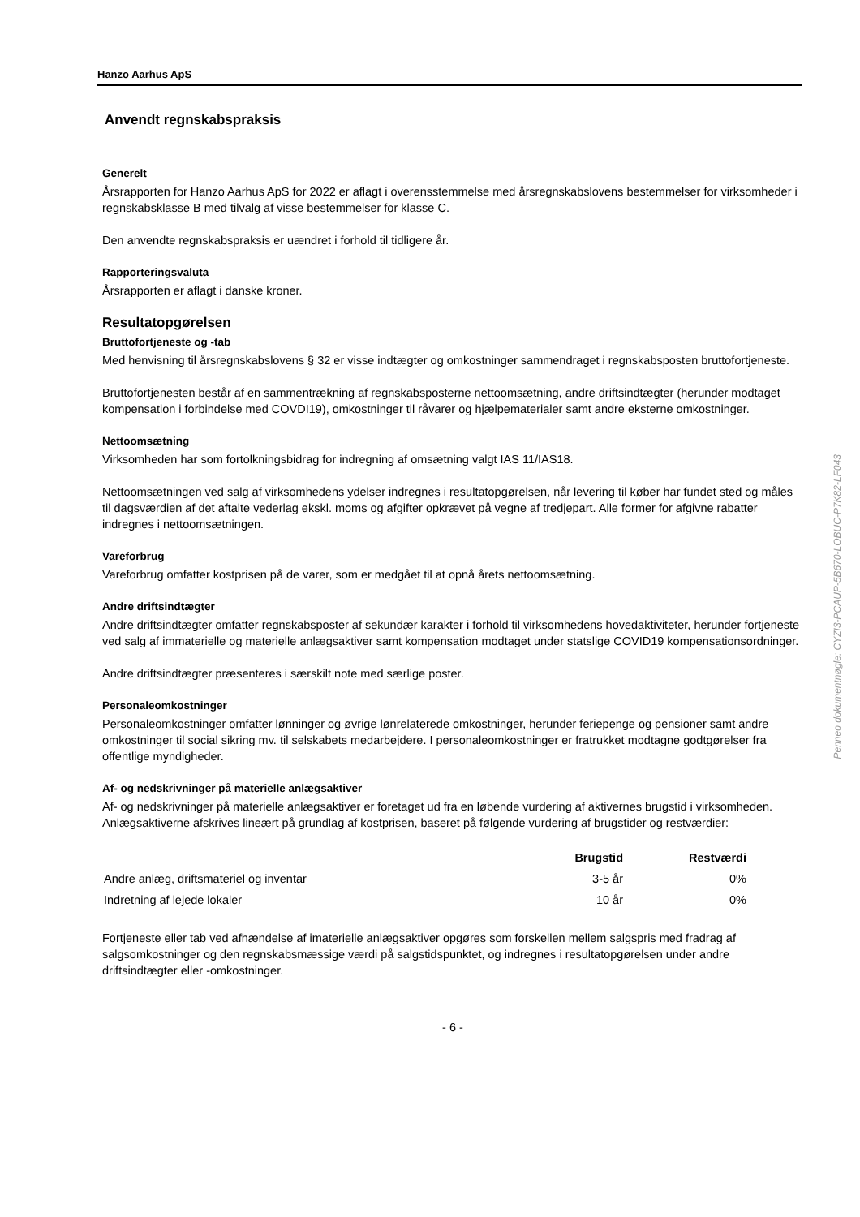Hanzo Aarhus ApS
Anvendt regnskabspraksis
Generelt
Årsrapporten for Hanzo Aarhus ApS for 2022 er aflagt i overensstemmelse med årsregnskabslovens bestemmelser for virksomheder i regnskabsklasse B med tilvalg af visse bestemmelser for klasse C.
Den anvendte regnskabspraksis er uændret i forhold til tidligere år.
Rapporteringsvaluta
Årsrapporten er aflagt i danske kroner.
Resultatopgørelsen
Bruttofortjeneste og -tab
Med henvisning til årsregnskabslovens § 32 er visse indtægter og omkostninger sammendraget i regnskabsposten bruttofortjeneste.
Bruttofortjenesten består af en sammentrækning af regnskabsposterne nettoomsætning, andre driftsindtægter (herunder modtaget kompensation i forbindelse med COVDI19), omkostninger til råvarer og hjælpematerialer samt andre eksterne omkostninger.
Nettoomsætning
Virksomheden har som fortolkningsbidrag for indregning af omsætning valgt IAS 11/IAS18.
Nettoomsætningen ved salg af virksomhedens ydelser indregnes i resultatopgørelsen, når levering til køber har fundet sted og måles til dagsværdien af det aftalte vederlag ekskl. moms og afgifter opkrævet på vegne af tredjepart. Alle former for afgivne rabatter indregnes i nettoomsætningen.
Vareforbrug
Vareforbrug omfatter kostprisen på de varer, som er medgået til at opnå årets nettoomsætning.
Andre driftsindtægter
Andre driftsindtægter omfatter regnskabsposter af sekundær karakter i forhold til virksomhedens hovedaktiviteter, herunder fortjeneste ved salg af immaterielle og materielle anlægsaktiver samt kompensation modtaget under statslige COVID19 kompensationsordninger.
Andre driftsindtægter præsenteres i særskilt note med særlige poster.
Personaleomkostninger
Personaleomkostninger omfatter lønninger og øvrige lønrelaterede omkostninger, herunder feriepenge og pensioner samt andre omkostninger til social sikring mv. til selskabets medarbejdere. I personaleomkostninger er fratrukket modtagne godtgørelser fra offentlige myndigheder.
Af- og nedskrivninger på materielle anlægsaktiver
Af- og nedskrivninger på materielle anlægsaktiver er foretaget ud fra en løbende vurdering af aktivernes brugstid i virksomheden. Anlægsaktiverne afskrives lineært på grundlag af kostprisen, baseret på følgende vurdering af brugstider og restværdier:
| | Brugstid | Restværdi |
| --- | --- | --- |
| Andre anlæg, driftsmateriel og inventar | 3-5 år | 0% |
| Indretning af lejede lokaler | 10 år | 0% |
Fortjeneste eller tab ved afhændelse af imaterielle anlægsaktiver opgøres som forskellen mellem salgspris med fradrag af salgsomkostninger og den regnskabsmæssige værdi på salgstidspunktet, og indregnes i resultatopgørelsen under andre driftsindtægter eller -omkostninger.
- 6 -
Penneo dokumentnøgle: CYZI3-PCAUP-5B670-LOBUC-P7K82-LF043